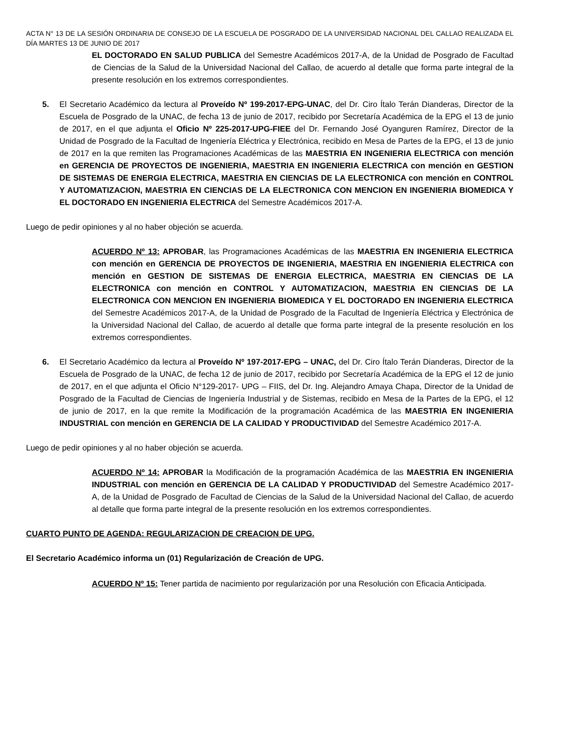ACTA N° 13 DE LA SESIÓN ORDINARIA DE CONSEJO DE LA ESCUELA DE POSGRADO DE LA UNIVERSIDAD NACIONAL DEL CALLAO REALIZADA EL DÍA MARTES 13 DE JUNIO DE 2017
EL DOCTORADO EN SALUD PUBLICA del Semestre Académicos 2017-A, de la Unidad de Posgrado de Facultad de Ciencias de la Salud de la Universidad Nacional del Callao, de acuerdo al detalle que forma parte integral de la presente resolución en los extremos correspondientes.
5. El Secretario Académico da lectura al Proveído Nº 199-2017-EPG-UNAC, del Dr. Ciro Ítalo Terán Dianderas, Director de la Escuela de Posgrado de la UNAC, de fecha 13 de junio de 2017, recibido por Secretaría Académica de la EPG el 13 de junio de 2017, en el que adjunta el Oficio Nº 225-2017-UPG-FIEE del Dr. Fernando José Oyanguren Ramírez, Director de la Unidad de Posgrado de la Facultad de Ingeniería Eléctrica y Electrónica, recibido en Mesa de Partes de la EPG, el 13 de junio de 2017 en la que remiten las Programaciones Académicas de las MAESTRIA EN INGENIERIA ELECTRICA con mención en GERENCIA DE PROYECTOS DE INGENIERIA, MAESTRIA EN INGENIERIA ELECTRICA con mención en GESTION DE SISTEMAS DE ENERGIA ELECTRICA, MAESTRIA EN CIENCIAS DE LA ELECTRONICA con mención en CONTROL Y AUTOMATIZACION, MAESTRIA EN CIENCIAS DE LA ELECTRONICA CON MENCION EN INGENIERIA BIOMEDICA Y EL DOCTORADO EN INGENIERIA ELECTRICA del Semestre Académicos 2017-A.
Luego de pedir opiniones y al no haber objeción se acuerda.
ACUERDO Nº 13: APROBAR, las Programaciones Académicas de las MAESTRIA EN INGENIERIA ELECTRICA con mención en GERENCIA DE PROYECTOS DE INGENIERIA, MAESTRIA EN INGENIERIA ELECTRICA con mención en GESTION DE SISTEMAS DE ENERGIA ELECTRICA, MAESTRIA EN CIENCIAS DE LA ELECTRONICA con mención en CONTROL Y AUTOMATIZACION, MAESTRIA EN CIENCIAS DE LA ELECTRONICA CON MENCION EN INGENIERIA BIOMEDICA Y EL DOCTORADO EN INGENIERIA ELECTRICA del Semestre Académicos 2017-A, de la Unidad de Posgrado de la Facultad de Ingeniería Eléctrica y Electrónica de la Universidad Nacional del Callao, de acuerdo al detalle que forma parte integral de la presente resolución en los extremos correspondientes.
6. El Secretario Académico da lectura al Proveído Nº 197-2017-EPG – UNAC, del Dr. Ciro Ítalo Terán Dianderas, Director de la Escuela de Posgrado de la UNAC, de fecha 12 de junio de 2017, recibido por Secretaría Académica de la EPG el 12 de junio de 2017, en el que adjunta el Oficio N°129-2017- UPG – FIIS, del Dr. Ing. Alejandro Amaya Chapa, Director de la Unidad de Posgrado de la Facultad de Ciencias de Ingeniería Industrial y de Sistemas, recibido en Mesa de la Partes de la EPG, el 12 de junio de 2017, en la que remite la Modificación de la programación Académica de las MAESTRIA EN INGENIERIA INDUSTRIAL con mención en GERENCIA DE LA CALIDAD Y PRODUCTIVIDAD del Semestre Académico 2017-A.
Luego de pedir opiniones y al no haber objeción se acuerda.
ACUERDO Nº 14: APROBAR la Modificación de la programación Académica de las MAESTRIA EN INGENIERIA INDUSTRIAL con mención en GERENCIA DE LA CALIDAD Y PRODUCTIVIDAD del Semestre Académico 2017-A, de la Unidad de Posgrado de Facultad de Ciencias de la Salud de la Universidad Nacional del Callao, de acuerdo al detalle que forma parte integral de la presente resolución en los extremos correspondientes.
CUARTO PUNTO DE AGENDA: REGULARIZACION DE CREACION DE UPG.
El Secretario Académico informa un (01) Regularización de Creación de UPG.
ACUERDO Nº 15: Tener partida de nacimiento por regularización por una Resolución con Eficacia Anticipada.